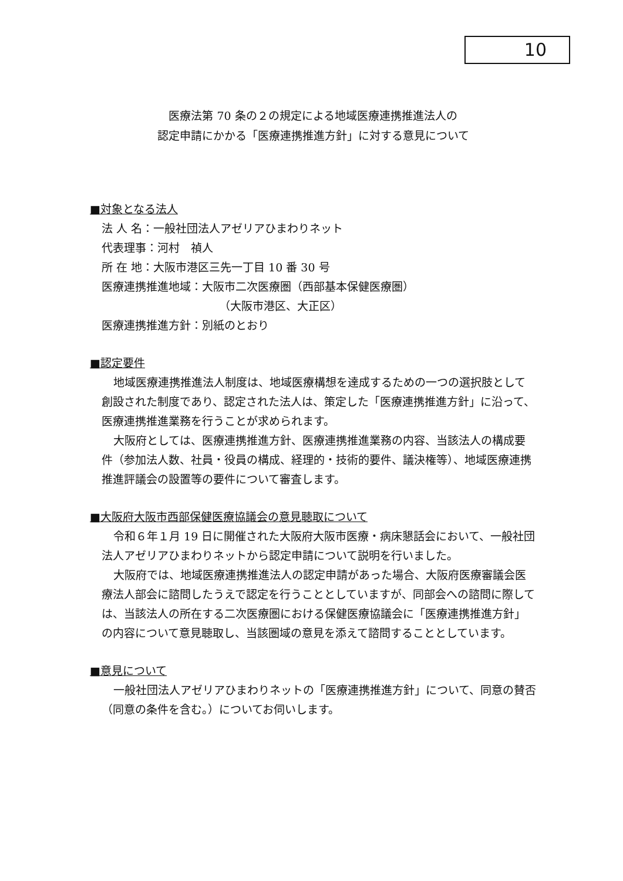10
医療法第 70 条の２の規定による地域医療連携推進法人の
認定申請にかかる「医療連携推進方針」に対する意見について
■対象となる法人
法 人 名：一般社団法人アゼリアひまわりネット
代表理事：河村　禎人
所 在 地：大阪市港区三先一丁目 10 番 30 号
医療連携推進地域：大阪市二次医療圏（西部基本保健医療圏）
（大阪市港区、大正区）
医療連携推進方針：別紙のとおり
■認定要件
地域医療連携推進法人制度は、地域医療構想を達成するための一つの選択肢として創設された制度であり、認定された法人は、策定した「医療連携推進方針」に沿って、医療連携推進業務を行うことが求められます。
大阪府としては、医療連携推進方針、医療連携推進業務の内容、当該法人の構成要件（参加法人数、社員・役員の構成、経理的・技術的要件、議決権等）、地域医療連携推進評議会の設置等の要件について審査します。
■大阪府大阪市西部保健医療協議会の意見聴取について
令和６年１月 19 日に開催された大阪府大阪市医療・病床懇話会において、一般社団法人アゼリアひまわりネットから認定申請について説明を行いました。
大阪府では、地域医療連携推進法人の認定申請があった場合、大阪府医療審議会医療法人部会に諮問したうえで認定を行うこととしていますが、同部会への諮問に際しては、当該法人の所在する二次医療圏における保健医療協議会に「医療連携推進方針」の内容について意見聴取し、当該圏域の意見を添えて諮問することとしています。
■意見について
一般社団法人アゼリアひまわりネットの「医療連携推進方針」について、同意の賛否（同意の条件を含む。）についてお伺いします。